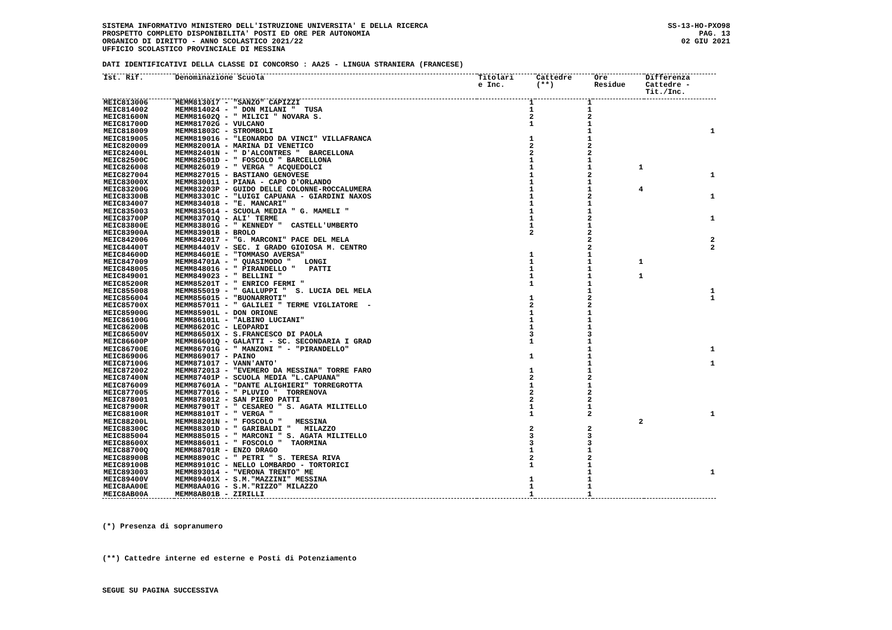SISTEMA INFORMATIVO MINISTERO DELL'ISTRUZIONE UNIVERSITA' E DELLA RICERCA
PROSPETTO COMPLETO DISPONIBILITA' POSTI ED ORE PER AUTONOMIA
ORGANICO DI DIRITTO - ANNO SCOLASTICO 2021/22
UFFICIO SCOLASTICO PROVINCIALE DI MESSINA
SS-13-HO-PXO98
PAG. 13
02 GIU 2021
DATI IDENTIFICATIVI DELLA CLASSE DI CONCORSO : AA25 - LINGUA STRANIERA (FRANCESE)
| Ist. Rif. | Denominazione Scuola | Titolari e Inc. | Cattedre (**) | Ore Residue | Differenza Cattedre - Tit./Inc. |
| --- | --- | --- | --- | --- | --- |
| MEIC813006 | MEMM813017 - "SANZO" CAPIZZI | 1 | 1 | | |
| MEIC814002 | MEMM814024 - " DON MILANI " TUSA | 1 | 1 | | |
| MEIC81600N | MEMM81602Q - " MILICI " NOVARA S. | 2 | 2 | | |
| MEIC81700D | MEMM81702G - VULCANO | 1 | 1 | | |
| MEIC818009 | MEMM81803C - STROMBOLI | | 1 | | 1 |
| MEIC819005 | MEMM819016 - "LEONARDO DA VINCI" VILLAFRANCA | 1 | 1 | | |
| MEIC820009 | MEMM82001A - MARINA DI VENETICO | 2 | 2 | | |
| MEIC82400L | MEMM82401N - " D'ALCONTRES " BARCELLONA | 2 | 2 | | |
| MEIC82500C | MEMM82501D - " FOSCOLO " BARCELLONA | 1 | 1 | | |
| MEIC826008 | MEMM826019 - " VERGA " ACQUEDOLCI | 1 | 1 | 1 | |
| MEIC827004 | MEMM827015 - BASTIANO GENOVESE | 1 | 2 | | 1 |
| MEIC83000X | MEMM830011 - PIANA - CAPO D'ORLANDO | 1 | 1 | | |
| MEIC83200G | MEMM83203P - GUIDO DELLE COLONNE-ROCCALUMERA | 1 | 1 | 4 | |
| MEIC83300B | MEMM83301C - "LUIGI CAPUANA - GIARDINI NAXOS | 1 | 2 | | 1 |
| MEIC834007 | MEMM834018 - "E. MANCARI" | 1 | 1 | | |
| MEIC835003 | MEMM835014 - SCUOLA MEDIA " G. MAMELI " | 1 | 1 | | |
| MEIC83700P | MEMM83701Q - ALI' TERME | 1 | 2 | | 1 |
| MEIC83800E | MEMM83801G - " KENNEDY " CASTELL'UMBERTO | 1 | 1 | | |
| MEIC83900A | MEMM83901B - BROLO | 2 | 2 | | |
| MEIC842006 | MEMM842017 - "G. MARCONI" PACE DEL MELA | | 2 | | 2 |
| MEIC84400T | MEMM84401V - SEC. I GRADO GIOIOSA M. CENTRO | | 2 | | 2 |
| MEIC84600D | MEMM84601E - "TOMMASO AVERSA" | 1 | 1 | | |
| MEIC847009 | MEMM84701A - " QUASIMODO " LONGI | 1 | 1 | 1 | |
| MEIC848005 | MEMM848016 - " PIRANDELLO " PATTI | 1 | 1 | | |
| MEIC849001 | MEMM849023 - " BELLINI " | 1 | 1 | 1 | |
| MEIC85200R | MEMM85201T - " ENRICO FERMI " | 1 | 1 | | |
| MEIC855008 | MEMM855019 - " GALLUPPI " S. LUCIA DEL MELA | | 1 | | 1 |
| MEIC856004 | MEMM856015 - "BUONARROTI" | 1 | 2 | | 1 |
| MEIC85700X | MEMM857011 - " GALILEI " TERME VIGLIATORE - | 2 | 2 | | |
| MEIC85900G | MEMM85901L - DON ORIONE | 1 | 1 | | |
| MEIC86100G | MEMM86101L - "ALBINO LUCIANI" | 1 | 1 | | |
| MEIC86200B | MEMM86201C - LEOPARDI | 1 | 1 | | |
| MEIC86500V | MEMM86501X - S.FRANCESCO DI PAOLA | 3 | 3 | | |
| MEIC86600P | MEMM86601Q - GALATTI - SC. SECONDARIA I GRAD | 1 | 1 | | |
| MEIC86700E | MEMM86701G - " MANZONI " - "PIRANDELLO" | | 1 | | 1 |
| MEIC869006 | MEMM869017 - PAINO | 1 | 1 | | |
| MEIC871006 | MEMM871017 - VANN'ANTO' | | 1 | | 1 |
| MEIC872002 | MEMM872013 - "EVEMERO DA MESSINA" TORRE FARO | 1 | 1 | | |
| MEIC87400N | MEMM87401P - SCUOLA MEDIA "L.CAPUANA" | 2 | 2 | | |
| MEIC876009 | MEMM87601A - "DANTE ALIGHIERI" TORREGROTTA | 1 | 1 | | |
| MEIC877005 | MEMM877016 - " PLUVIO " TORRENOVA | 2 | 2 | | |
| MEIC878001 | MEMM878012 - SAN PIERO PATTI | 2 | 2 | | |
| MEIC87900R | MEMM87901T - " CESAREO " S. AGATA MILITELLO | 1 | 1 | | |
| MEIC88100R | MEMM88101T - " VERGA " | 1 | 2 | | 1 |
| MEIC88200L | MEMM88201N - " FOSCOLO " MESSINA | | | 2 | |
| MEIC88300C | MEMM88301D - " GARIBALDI " MILAZZO | 2 | 2 | | |
| MEIC885004 | MEMM885015 - " MARCONI " S. AGATA MILITELLO | 3 | 3 | | |
| MEIC88600X | MEMM886011 - " FOSCOLO " TAORMINA | 3 | 3 | | |
| MEIC88700Q | MEMM88701R - ENZO DRAGO | 1 | 1 | | |
| MEIC88900B | MEMM88901C - " PETRI " S. TERESA RIVA | 2 | 2 | | |
| MEIC89100B | MEMM89101C - NELLO LOMBARDO - TORTORICI | 1 | 1 | | |
| MEIC893003 | MEMM893014 - "VERONA TRENTO" ME | | 1 | | 1 |
| MEIC89400V | MEMM89401X - S.M."MAZZINI" MESSINA | 1 | 1 | | |
| MEIC8AA00E | MEMM8AA01G - S.M."RIZZO" MILAZZO | 1 | 1 | | |
| MEIC8AB00A | MEMM8AB01B - ZIRILLI | 1 | 1 | | |
(*) Presenza di sopranumero
(**) Cattedre interne ed esterne e Posti di Potenziamento
SEGUE SU PAGINA SUCCESSIVA